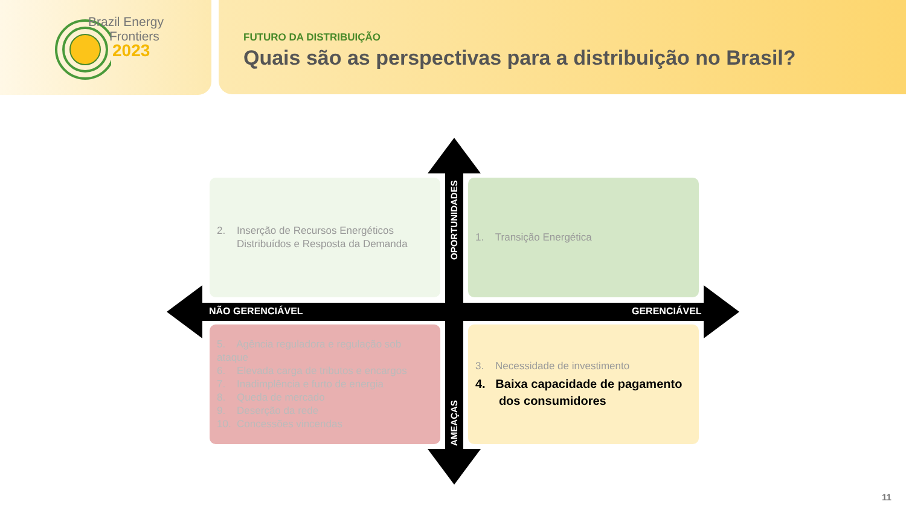Brazil Energy
Frontiers
2023
FUTURO DA DISTRIBUIÇÃO
Quais são as perspectivas para a distribuição no Brasil?
2. Inserção de Recursos Energéticos
Distribuídos e Resposta da Demanda
1. Transição Energética
5. Agência reguladora e regulação sob ataque
6. Elevada carga de tributos e encargos
7. Inadimplência e furto de energia
8. Queda de mercado
9. Deserção da rede
10. Concessões vincendas
3. Necessidade de investimento
4. Baixa capacidade de pagamento
dos consumidores
NÃO GERENCIÁVEL GERENCIÁVEL
OPORTUNIDADES
AMEAÇAS
11